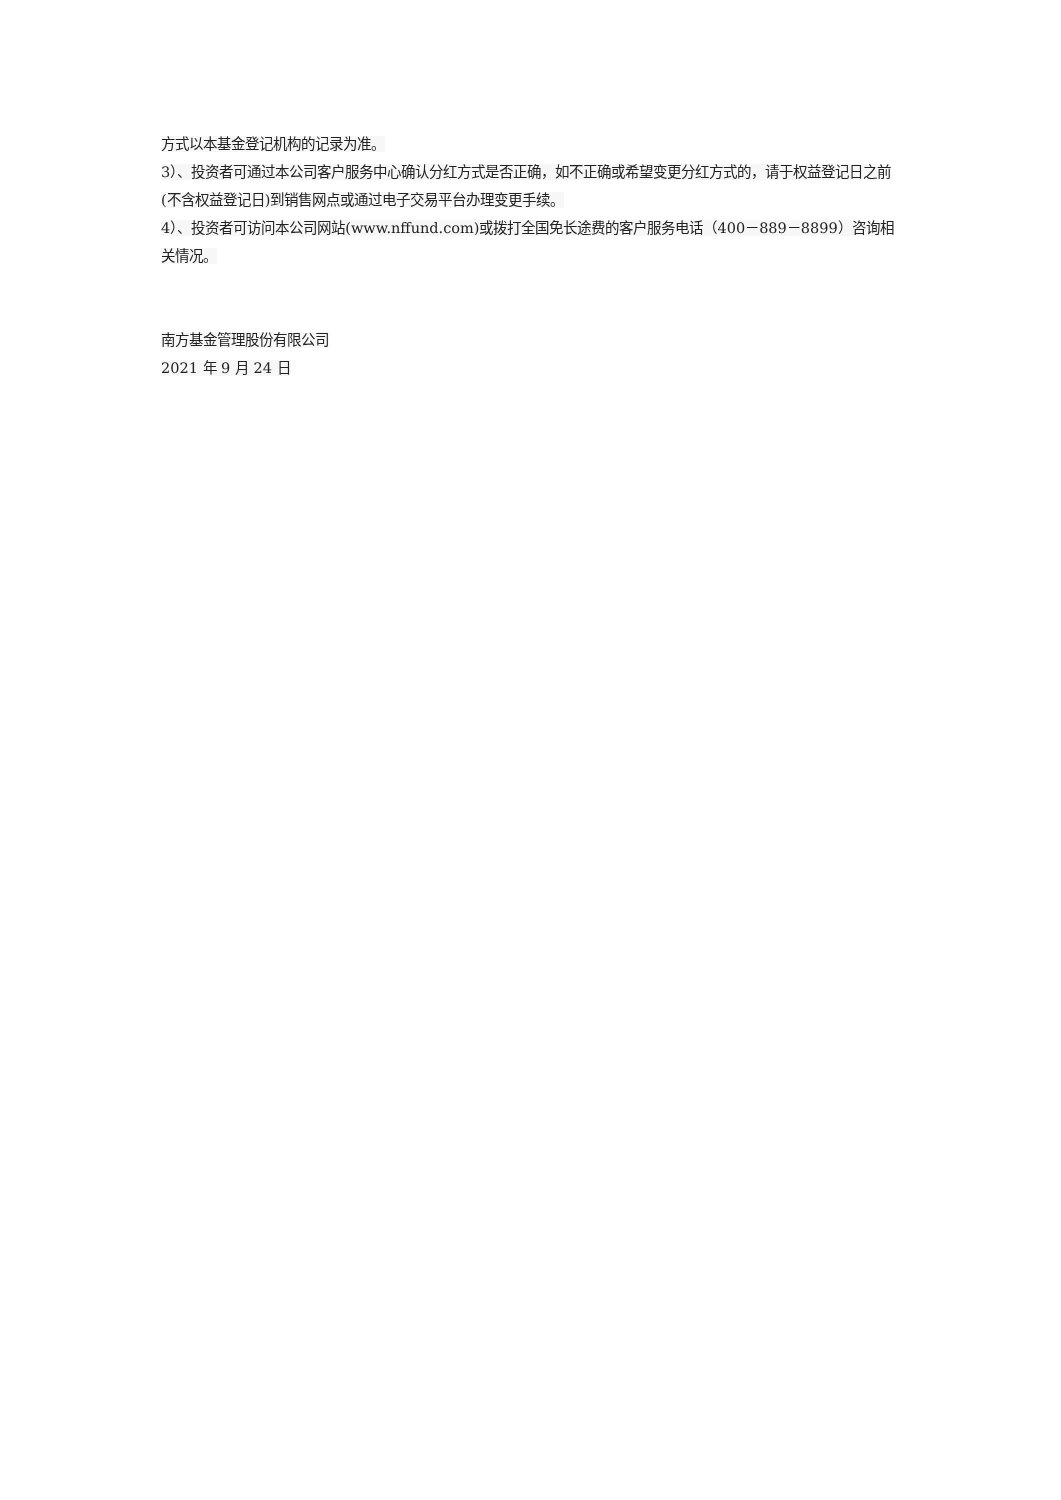方式以本基金登记机构的记录为准。
3）、投资者可通过本公司客户服务中心确认分红方式是否正确，如不正确或希望变更分红方式的，请于权益登记日之前(不含权益登记日)到销售网点或通过电子交易平台办理变更手续。
4）、投资者可访问本公司网站(www.nffund.com)或拨打全国免长途费的客户服务电话（400－889－8899）咨询相关情况。
南方基金管理股份有限公司
2021 年 9 月 24 日